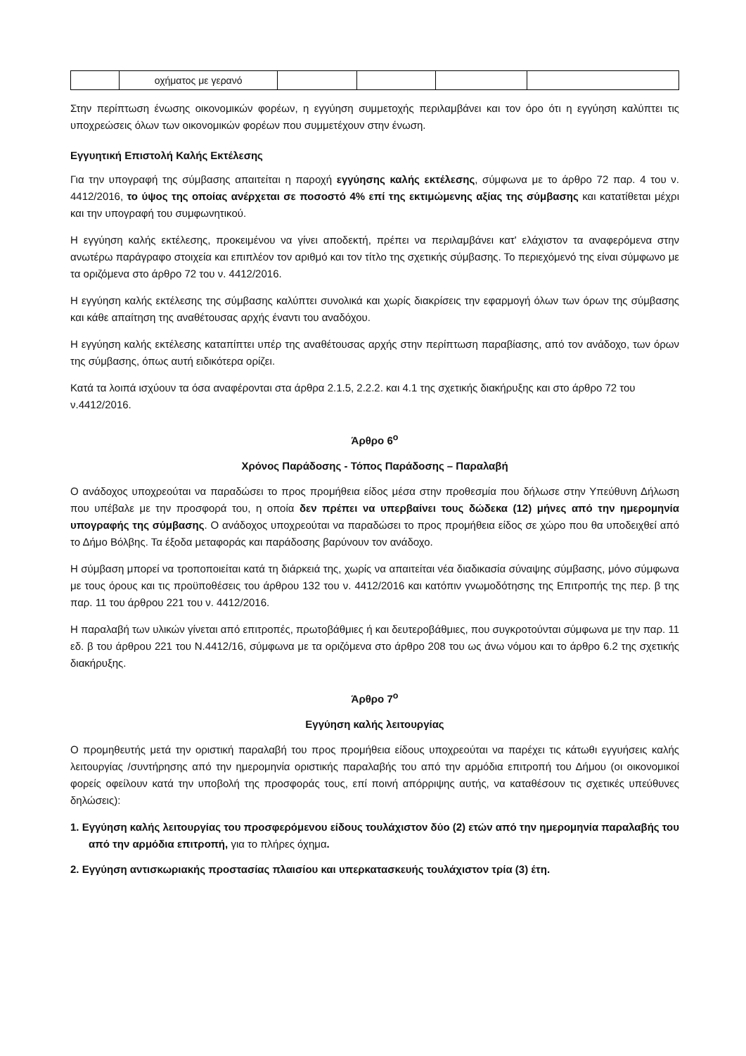| | οχήματος με γερανό | | | | |
Στην περίπτωση ένωσης οικονομικών φορέων, η εγγύηση συμμετοχής περιλαμβάνει και τον όρο ότι η εγγύηση καλύπτει τις υποχρεώσεις όλων των οικονομικών φορέων που συμμετέχουν στην ένωση.
Εγγυητική Επιστολή Καλής Εκτέλεσης
Για την υπογραφή της σύμβασης απαιτείται η παροχή εγγύησης καλής εκτέλεσης, σύμφωνα με το άρθρο 72 παρ. 4 του ν. 4412/2016, το ύψος της οποίας ανέρχεται σε ποσοστό 4% επί της εκτιμώμενης αξίας της σύμβασης και κατατίθεται μέχρι και την υπογραφή του συμφωνητικού.
Η εγγύηση καλής εκτέλεσης, προκειμένου να γίνει αποδεκτή, πρέπει να περιλαμβάνει κατ' ελάχιστον τα αναφερόμενα στην ανωτέρω παράγραφο στοιχεία και επιπλέον τον αριθμό και τον τίτλο της σχετικής σύμβασης. Το περιεχόμενό της είναι σύμφωνο με τα οριζόμενα στο άρθρο 72 του ν. 4412/2016.
Η εγγύηση καλής εκτέλεσης της σύμβασης καλύπτει συνολικά και χωρίς διακρίσεις την εφαρμογή όλων των όρων της σύμβασης και κάθε απαίτηση της αναθέτουσας αρχής έναντι του αναδόχου.
Η εγγύηση καλής εκτέλεσης καταπίπτει υπέρ της αναθέτουσας αρχής στην περίπτωση παραβίασης, από τον ανάδοχο, των όρων της σύμβασης, όπως αυτή ειδικότερα ορίζει.
Κατά τα λοιπά ισχύουν τα όσα αναφέρονται στα άρθρα 2.1.5, 2.2.2. και 4.1 της σχετικής διακήρυξης και στο άρθρο 72 του ν.4412/2016.
Άρθρο 6<sup>ο</sup>
Χρόνος Παράδοσης - Τόπος Παράδοσης – Παραλαβή
Ο ανάδοχος υποχρεούται να παραδώσει το προς προμήθεια είδος μέσα στην προθεσμία που δήλωσε στην Υπεύθυνη Δήλωση που υπέβαλε με την προσφορά του, η οποία δεν πρέπει να υπερβαίνει τους δώδεκα (12) μήνες από την ημερομηνία υπογραφής της σύμβασης. Ο ανάδοχος υποχρεούται να παραδώσει το προς προμήθεια είδος σε χώρο που θα υποδειχθεί από το Δήμο Βόλβης. Τα έξοδα μεταφοράς και παράδοσης βαρύνουν τον ανάδοχο.
Η σύμβαση μπορεί να τροποποιείται κατά τη διάρκειά της, χωρίς να απαιτείται νέα διαδικασία σύναψης σύμβασης, μόνο σύμφωνα με τους όρους και τις προϋποθέσεις του άρθρου 132 του ν. 4412/2016 και κατόπιν γνωμοδότησης της Επιτροπής της περ. β της παρ. 11 του άρθρου 221 του ν. 4412/2016.
Η παραλαβή των υλικών γίνεται από επιτροπές, πρωτοβάθμιες ή και δευτεροβάθμιες, που συγκροτούνται σύμφωνα με την παρ. 11 εδ. β του άρθρου 221 του Ν.4412/16, σύμφωνα με τα οριζόμενα στο άρθρο 208 του ως άνω νόμου και το άρθρο 6.2 της σχετικής διακήρυξης.
Άρθρο 7<sup>ο</sup>
Εγγύηση καλής λειτουργίας
Ο προμηθευτής μετά την οριστική παραλαβή του προς προμήθεια είδους υποχρεούται να παρέχει τις κάτωθι εγγυήσεις καλής λειτουργίας /συντήρησης από την ημερομηνία οριστικής παραλαβής του από την αρμόδια επιτροπή του Δήμου (οι οικονομικοί φορείς οφείλουν κατά την υποβολή της προσφοράς τους, επί ποινή απόρριψης αυτής, να καταθέσουν τις σχετικές υπεύθυνες δηλώσεις):
1. Εγγύηση καλής λειτουργίας του προσφερόμενου είδους τουλάχιστον δύο (2) ετών από την ημερομηνία παραλαβής του από την αρμόδια επιτροπή, για το πλήρες όχημα.
2. Εγγύηση αντισκωριακής προστασίας πλαισίου και υπερκατασκευής τουλάχιστον τρία (3) έτη.